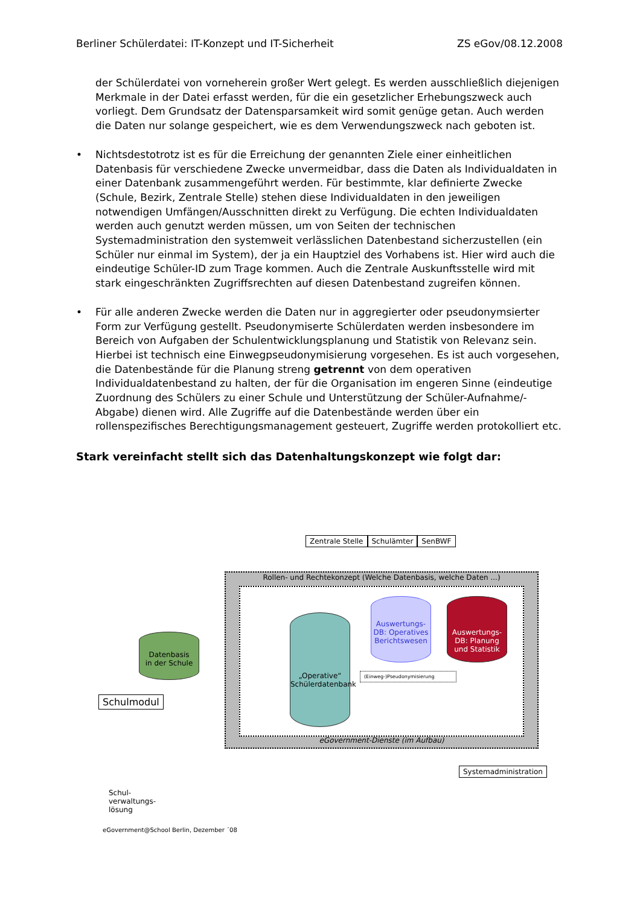Berliner Schülerdatei: IT-Konzept und IT-Sicherheit ZS eGov/08.12.2008
der Schülerdatei von vorneherein großer Wert gelegt. Es werden ausschließlich diejenigen Merkmale in der Datei erfasst werden, für die ein gesetzlicher Erhebungszweck auch vorliegt. Dem Grundsatz der Datensparsamkeit wird somit genüge getan. Auch werden die Daten nur solange gespeichert, wie es dem Verwendungszweck nach geboten ist.
• Nichtsdestotrotz ist es für die Erreichung der genannten Ziele einer einheitlichen Datenbasis für verschiedene Zwecke unvermeidbar, dass die Daten als Individualdaten in einer Datenbank zusammengeführt werden. Für bestimmte, klar definierte Zwecke (Schule, Bezirk, Zentrale Stelle) stehen diese Individualdaten in den jeweiligen notwendigen Umfängen/Ausschnitten direkt zu Verfügung. Die echten Individualdaten werden auch genutzt werden müssen, um von Seiten der technischen Systemadministration den systemweit verlässlichen Datenbestand sicherzustellen (ein Schüler nur einmal im System), der ja ein Hauptziel des Vorhabens ist. Hier wird auch die eindeutige Schüler-ID zum Trage kommen. Auch die Zentrale Auskunftsstelle wird mit stark eingeschränkten Zugriffsrechten auf diesen Datenbestand zugreifen können.
• Für alle anderen Zwecke werden die Daten nur in aggregierter oder pseudonymsierter Form zur Verfügung gestellt. Pseudonymiserte Schülerdaten werden insbesondere im Bereich von Aufgaben der Schulentwicklungsplanung und Statistik von Relevanz sein. Hierbei ist technisch eine Einwegpseudonymisierung vorgesehen. Es ist auch vorgesehen, die Datenbestände für die Planung streng getrennt von dem operativen Individualdatenbestand zu halten, der für die Organisation im engeren Sinne (eindeutige Zuordnung des Schülers zu einer Schule und Unterstützung der Schüler-Aufnahme/-Abgabe) dienen wird. Alle Zugriffe auf die Datenbestände werden über ein rollenspezifisches Berechtigungsmanagement gesteuert, Zugriffe werden protokolliert etc.
Stark vereinfacht stellt sich das Datenhaltungskonzept wie folgt dar:
Rollen- und Rechtekonzept (Welche Datenbasis, welche Daten ...)
eGovernment-Dienste (im Aufbau)
Zentrale Stelle Schulämter SenBWF
Datenbasis
in der Schule
„Operative“
Schülerdatenbank
Auswertungs-DB: Operatives Berichtswesen
Auswertungs-DB: Planung und Statistik
(Einweg-)Pseudonymisierung
Schulmodul
Systemadministration
Schul-
verwaltungs-
lösung
eGovernment@School Berlin, Dezember ´08